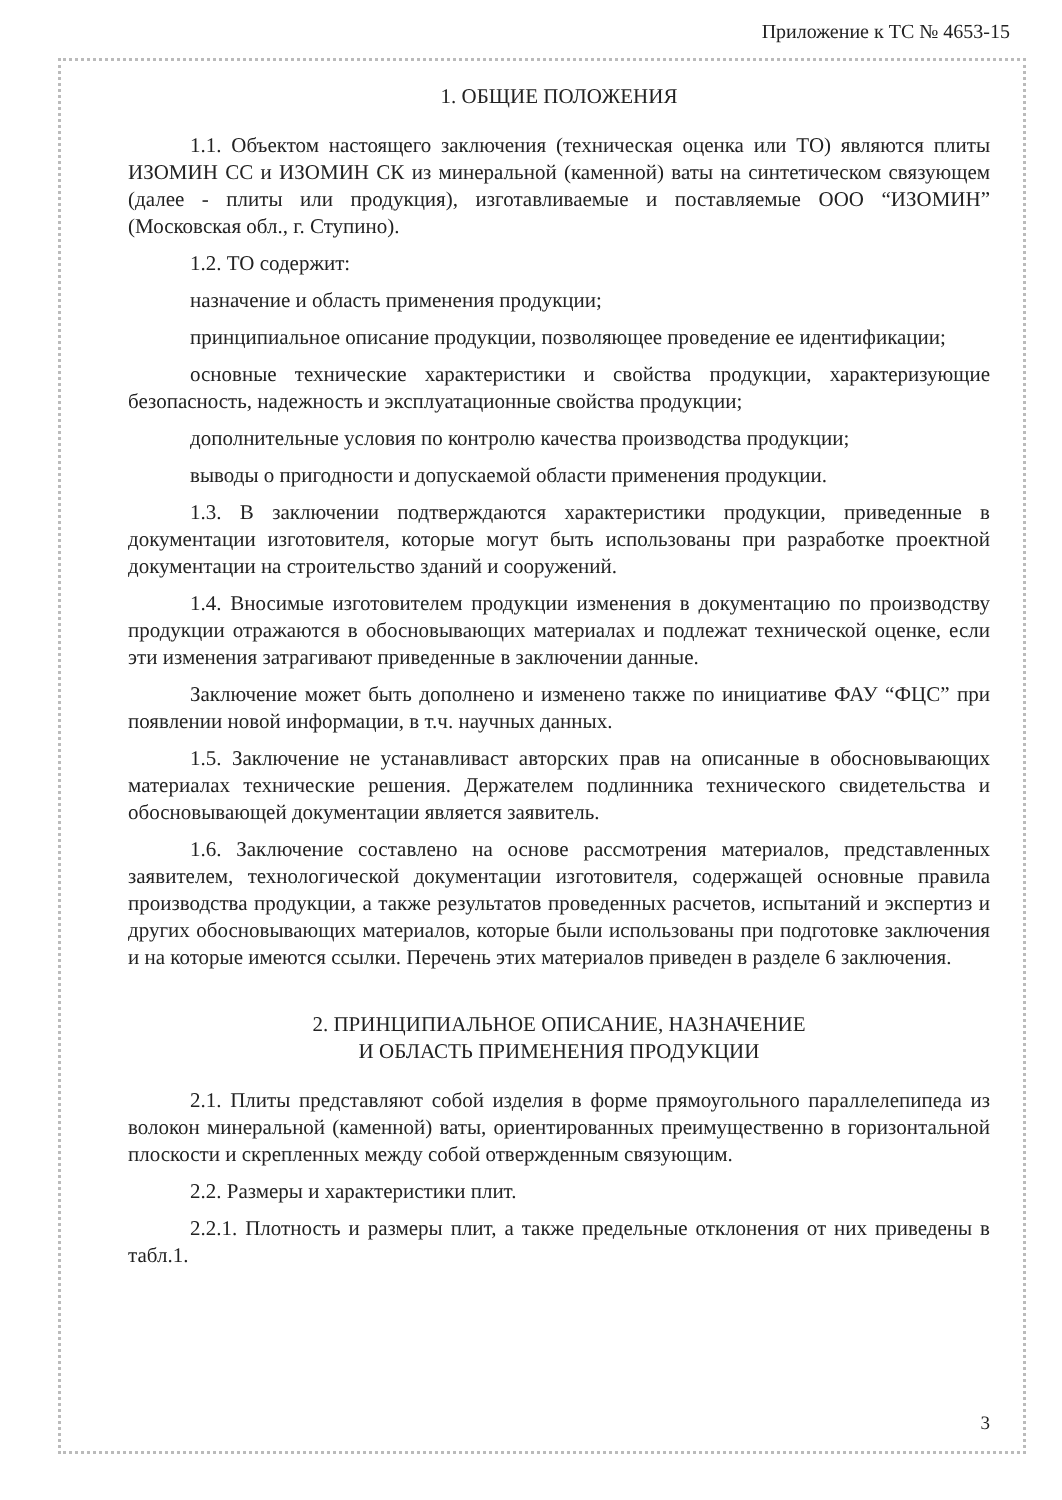Приложение к ТС № 4653-15
1. ОБЩИЕ ПОЛОЖЕНИЯ
1.1. Объектом настоящего заключения (техническая оценка или ТО) являются плиты ИЗОМИН СС и ИЗОМИН СК из минеральной (каменной) ваты на синтетическом связующем (далее - плиты или продукция), изготавливаемые и поставляемые ООО “ИЗОМИН” (Московская обл., г. Ступино).
1.2. ТО содержит:
назначение и область применения продукции;
принципиальное описание продукции, позволяющее проведение ее идентификации;
основные технические характеристики и свойства продукции, характеризующие безопасность, надежность и эксплуатационные свойства продукции;
дополнительные условия по контролю качества производства продукции;
выводы о пригодности и допускаемой области применения продукции.
1.3. В заключении подтверждаются характеристики продукции, приведенные в документации изготовителя, которые могут быть использованы при разработке проектной документации на строительство зданий и сооружений.
1.4. Вносимые изготовителем продукции изменения в документацию по производству продукции отражаются в обосновывающих материалах и подлежат технической оценке, если эти изменения затрагивают приведенные в заключении данные.
Заключение может быть дополнено и изменено также по инициативе ФАУ “ФЦС” при появлении новой информации, в т.ч. научных данных.
1.5. Заключение не устанавливаст авторских прав на описанные в обосновывающих материалах технические решения. Держателем подлинника технического свидетельства и обосновывающей документации является заявитель.
1.6. Заключение составлено на основе рассмотрения материалов, представленных заявителем, технологической документации изготовителя, содержащей основные правила производства продукции, а также результатов проведенных расчетов, испытаний и экспертиз и других обосновывающих материалов, которые были использованы при подготовке заключения и на которые имеются ссылки. Перечень этих материалов приведен в разделе 6 заключения.
2. ПРИНЦИПИАЛЬНОЕ ОПИСАНИЕ, НАЗНАЧЕНИЕ
И ОБЛАСТЬ ПРИМЕНЕНИЯ ПРОДУКЦИИ
2.1. Плиты представляют собой изделия в форме прямоугольного параллелепипеда из волокон минеральной (каменной) ваты, ориентированных преимущественно в горизонтальной плоскости и скрепленных между собой отвержденным связующим.
2.2. Размеры и характеристики плит.
2.2.1. Плотность и размеры плит, а также предельные отклонения от них приведены в табл.1.
3